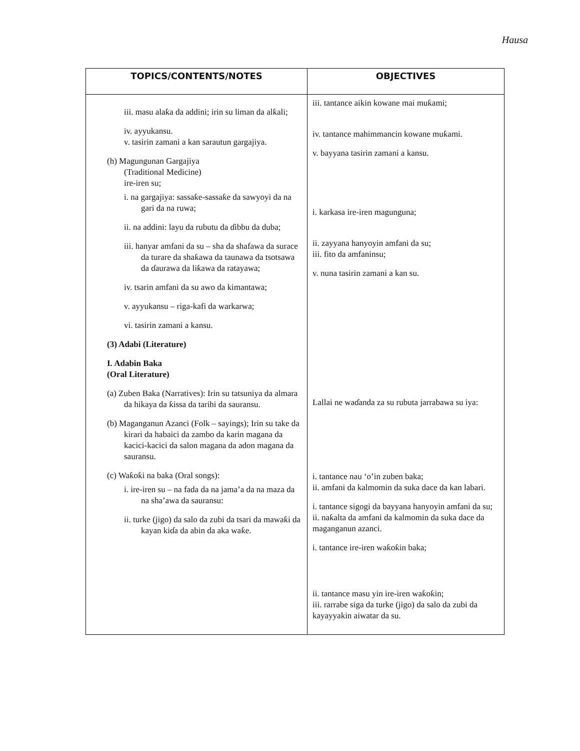Hausa
| TOPICS/CONTENTS/NOTES | OBJECTIVES |
| --- | --- |
| iii. masu alaƙa da addini; irin su liman da alƙali; iv. ayyukansu. v. tasirin zamani a kan sarautun gargajiya. (h) Magungunan Gargajiya (Traditional Medicine) ire-iren su; i. na gargajiya: sassaƙe-sassaƙe da sawyoyi da na gari da na ruwa; ii. na addini: layu da rubutu da ɗibbu da duba; iii. hanyar amfani da su – sha da shafawa da surace da turare da shaƙawa da taunawa da tsotsawa da ɗaurawa da liƙawa da ratayawa; iv. tsarin amfani da su awo da kimantawa; v. ayyukansu – riga-kafi da warkarwa; vi. tasirin zamani a kansu. (3) Adabi (Literature) I. Adabin Baka (Oral Literature) (a) Zuben Baka (Narratives): Irin su tatsuniya da almara da hikaya da ƙissa da tarihi da sauransu. (b) Maganganun Azanci (Folk – sayings); Irin su take da kirari da habaici da zambo da karin magana da kacici-kacici da salon magana da adon magana da sauransu. (c) Waƙoƙi na baka (Oral songs): i. ire-iren su – na fada da na jama’a da na maza da na sha’awa da sauransu: ii. turke (jigo) da salo da zubi da tsari da mawaƙi da kayan kiɗa da abin da aka waƙe. | iii. tantance aikin kowane mai muƙami; iv. tantance mahimmancin kowane muƙami. v. bayyana tasirin zamani a kansu. i. karkasa ire-iren magunguna; ii. zayyana hanyoyin amfani da su; iii. fito da amfaninsu; v. nuna tasirin zamani a kan su. Lallai ne waɗanda za su rubuta jarrabawa su iya: i. tantance nau ‘o’in zuben baka; ii. amfani da kalmomin da suka dace da kan labari. i. tantance sigogi da bayyana hanyoyin amfani da su; ii. naƙalta da amfani da kalmomin da suka dace da maganganun azanci. i. tantance ire-iren waƙoƙin baka; ii. tantance masu yin ire-iren waƙoƙin; iii. rarrabe siga da turke (jigo) da salo da zubi da kayayyakin aiwatar da su. |